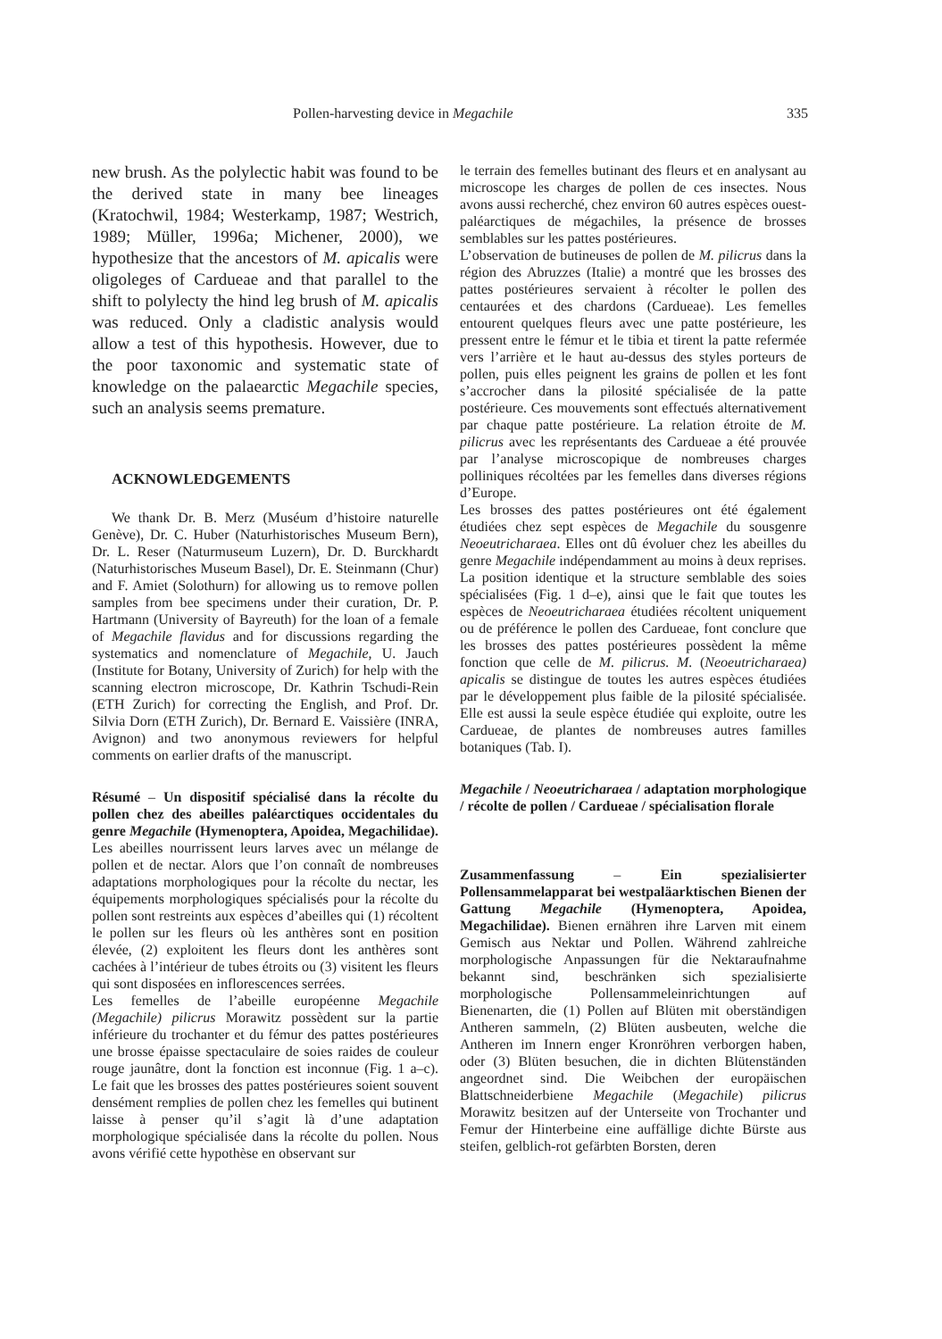Pollen-harvesting device in Megachile 335
new brush. As the polylectic habit was found to be the derived state in many bee lineages (Kratochwil, 1984; Westerkamp, 1987; Westrich, 1989; Müller, 1996a; Michener, 2000), we hypothesize that the ancestors of M. apicalis were oligoleges of Cardueae and that parallel to the shift to polylecty the hind leg brush of M. apicalis was reduced. Only a cladistic analysis would allow a test of this hypothesis. However, due to the poor taxonomic and systematic state of knowledge on the palaearctic Megachile species, such an analysis seems premature.
ACKNOWLEDGEMENTS
We thank Dr. B. Merz (Muséum d’histoire naturelle Genève), Dr. C. Huber (Naturhistorisches Museum Bern), Dr. L. Reser (Naturmuseum Luzern), Dr. D. Burckhardt (Naturhistorisches Museum Basel), Dr. E. Steinmann (Chur) and F. Amiet (Solothurn) for allowing us to remove pollen samples from bee specimens under their curation, Dr. P. Hartmann (University of Bayreuth) for the loan of a female of Megachile flavidus and for discussions regarding the systematics and nomenclature of Megachile, U. Jauch (Institute for Botany, University of Zurich) for help with the scanning electron microscope, Dr. Kathrin Tschudi-Rein (ETH Zurich) for correcting the English, and Prof. Dr. Silvia Dorn (ETH Zurich), Dr. Bernard E. Vaissière (INRA, Avignon) and two anonymous reviewers for helpful comments on earlier drafts of the manuscript.
Résumé – Un dispositif spécialisé dans la récolte du pollen chez des abeilles paléarctiques occidentales du genre Megachile (Hymenoptera, Apoidea, Megachilidae). Les abeilles nourrissent leurs larves avec un mélange de pollen et de nectar. Alors que l’on connaît de nombreuses adaptations morphologiques pour la récolte du nectar, les équipements morphologiques spécialisés pour la récolte du pollen sont restreints aux espèces d’abeilles qui (1) récoltent le pollen sur les fleurs où les anthères sont en position élevée, (2) exploitent les fleurs dont les anthères sont cachées à l’intérieur de tubes étroits ou (3) visitent les fleurs qui sont disposées en inflorescences serrées.
Les femelles de l’abeille européenne Megachile (Megachile) pilicrus Morawitz possèdent sur la partie inférieure du trochanter et du fémur des pattes postérieures une brosse épaisse spectaculaire de soies raides de couleur rouge jaunâtre, dont la fonction est inconnue (Fig. 1 a–c). Le fait que les brosses des pattes postérieures soient souvent densément remplies de pollen chez les femelles qui butinent laisse à penser qu’il s’agit là d’une adaptation morphologique spécialisée dans la récolte du pollen. Nous avons vérifié cette hypothèse en observant sur
le terrain des femelles butinant des fleurs et en analysant au microscope les charges de pollen de ces insectes. Nous avons aussi recherché, chez environ 60 autres espèces ouest-paléarctiques de mégachiles, la présence de brosses semblables sur les pattes postérieures.
L’observation de butineuses de pollen de M. pilicrus dans la région des Abruzzes (Italie) a montré que les brosses des pattes postérieures servaient à récolter le pollen des centaurées et des chardons (Cardueae). Les femelles entourent quelques fleurs avec une patte postérieure, les pressent entre le fémur et le tibia et tirent la patte refermée vers l’arrière et le haut au-dessus des styles porteurs de pollen, puis elles peignent les grains de pollen et les font s’accrocher dans la pilosité spécialisée de la patte postérieure. Ces mouvements sont effectués alternativement par chaque patte postérieure. La relation étroite de M. pilicrus avec les représentants des Cardueae a été prouvée par l’analyse microscopique de nombreuses charges polliniques récoltées par les femelles dans diverses régions d’Europe.
Les brosses des pattes postérieures ont été également étudiées chez sept espèces de Megachile du sousgenre Neoeutricharaea. Elles ont dû évoluer chez les abeilles du genre Megachile indépendamment au moins à deux reprises. La position identique et la structure semblable des soies spécialisées (Fig. 1 d–e), ainsi que le fait que toutes les espèces de Neoeutricharaea étudiées récoltent uniquement ou de préférence le pollen des Cardueae, font conclure que les brosses des pattes postérieures possèdent la même fonction que celle de M. pilicrus. M. (Neoeutricharaea) apicalis se distingue de toutes les autres espèces étudiées par le développement plus faible de la pilosité spécialisée. Elle est aussi la seule espèce étudiée qui exploite, outre les Cardueae, de plantes de nombreuses autres familles botaniques (Tab. I).
Megachile / Neoeutricharaea / adaptation morphologique / récolte de pollen / Cardueae / spécialisation florale
Zusammenfassung – Ein spezialisierter Pollensammelapparat bei westpaläarktischen Bienen der Gattung Megachile (Hymenoptera, Apoidea, Megachilidae). Bienen ernähren ihre Larven mit einem Gemisch aus Nektar und Pollen. Während zahlreiche morphologische Anpassungen für die Nektaraufnahme bekannt sind, beschränken sich spezialisierte morphologische Pollensammeleinrichtungen auf Bienenarten, die (1) Pollen auf Blüten mit oberständigen Antheren sammeln, (2) Blüten ausbeuten, welche die Antheren im Innern enger Kronröhren verborgen haben, oder (3) Blüten besuchen, die in dichten Blütenständen angeordnet sind. Die Weibchen der europäischen Blattschneiderbiene Megachile (Megachile) pilicrus Morawitz besitzen auf der Unterseite von Trochanter und Femur der Hinterbeine eine auffällige dichte Bürste aus steifen, gelblich-rot gefärbten Borsten, deren